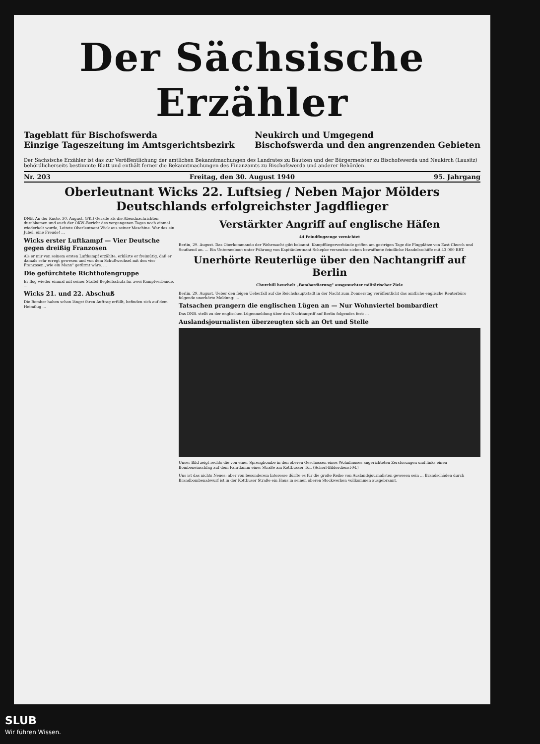Der Sächsische Erzähler
Tageblatt für Bischofswerda
Einzige Tageszeitung im Amtsgerichtsbezirk Neukirch und Umgegend
Bischofswerda und den angrenzenden Gebieten
Der Sächsische Erzähler ist das zur Veröffentlichung der amtlichen Bekanntmachungen des Landrates zu Bautzen und der Bürgermeister zu Bischofswerda und Neukirch (Lausitz) behördlicherseits bestimmte Blatt und enthält ferner die Bekanntmachungen des Finanzamts zu Bischofswerda und anderer Behörden.
Nr. 203 Freitag, den 30. August 1940 95. Jahrgang
Oberleutnant Wicks 22. Luftsieg / Neben Major Mölders Deutschlands erfolgreichster Jagdflieger
DNB. An der Küste, 30. August. (PK.) Gerade als die Abendnachrichten durchkamen und auch der OKW.-Bericht des vergangenen Tages noch einmal wiederholt wurde, Leitete Oberleutnant Wick aus seiner Maschine. War das ein Jubel, eine Freude! ...
Wicks erster Luftkampf — Vier Deutsche gegen dreißig Franzosen
Als er mir von seinem ersten Luftkampf erzählte, erklärte er freimütig, daß er damals sehr erregt gewesen und von dem Schußwechsel mit den vier Franzosen „wie ein Mann" getürmt wäre. ...
Die gefürchtete Richthofengruppe
Er flog wieder einmal mit seiner Staffel Begleitschutz für zwei Kampfverbände. ...
Wicks 21. und 22. Abschuß
Die Bomber haben schon längst ihren Auftrag erfüllt, befinden sich auf dem Heimflug ...
Verstärkter Angriff auf englische Häfen
44 Feindflugzeuge vernichtet
Berlin, 29. August. Das Oberkommando der Wehrmacht gibt bekannt: Kampffliegerverbände griffen am gestrigen Tage die Flugplätze von East Church und Southend an. ... Ein Unterseeboot unter Führung von Kapitänleutnant Schepke versenkte sieben bewaffnete feindliche Handelsschiffe mit 43 000 BRT.
Unerhörte Reuterlüge über den Nachtangriff auf Berlin
Churchill heuchelt „Bombardierung" ausgesuchter militärischer Ziele
Berlin, 29. August. Ueber den feigen Ueberfall auf die Reichshauptstadt in der Nacht zum Donnerstag veröffentlicht das amtliche englische Reuterbüro folgende unerhörte Meldung: ...
Tatsachen prangern die englischen Lügen an — Nur Wohnviertel bombardiert
Das DNB. stellt zu der englischen Lügenmeldung über den Nachtangriff auf Berlin folgendes fest: ...
Auslandsjournalisten überzeugten sich an Ort und Stelle
Unser Bild zeigt rechts die von einer Sprengbombe in den oberen Geschossen eines Wohnhauses angerichteten Zerstörungen und links einen Bombeneinschlag auf dem Fahrdamm einer Straße am Kottbusser Tor. (Scherl-Bilderdienst-M.)
Uns ist das nichts Neues; aber von besonderem Interesse dürfte es für die große Reihe von Auslandsjournalisten gewesen sein ... Brandschäden durch Brandbombenabwurf ist in der Kottbuser Straße ein Haus in seinen oberen Stockwerken vollkommen ausgebrannt.
SLUB
Wir führen Wissen.